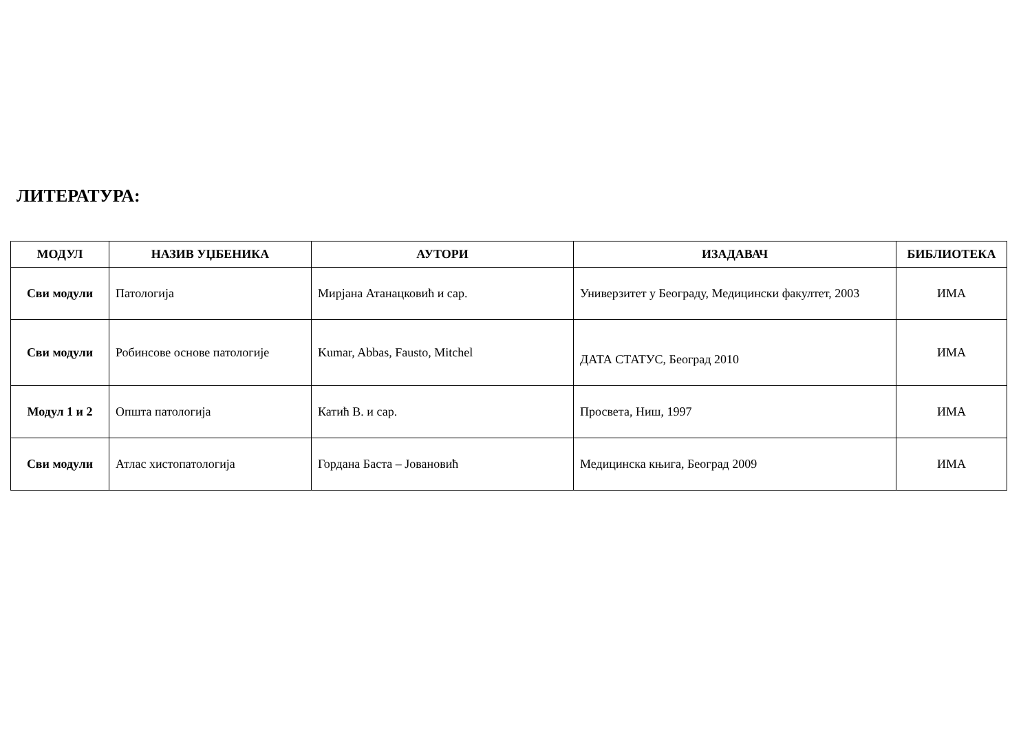ЛИТЕРАТУРА:
| МОДУЛ | НАЗИВ УЏБЕНИКА | АУТОРИ | ИЗАДАВАЧ | БИБЛИОТЕКА |
| --- | --- | --- | --- | --- |
| Сви модули | Патологија | Мирјана Атанацковић и сар. | Универзитет у Београду, Медицински факултет, 2003 | ИМА |
| Сви модули | Робинсове основе патологије | Kumar, Abbas, Fausto, Mitchel | ДАТА СТАТУС, Београд 2010 | ИМА |
| Модул 1 и 2 | Општа патологија | Катић В. и сар. | Просвета, Ниш, 1997 | ИМА |
| Сви модули | Атлас хистопатологија | Гордана Баста – Јовановић | Медицинска књига, Београд 2009 | ИМА |